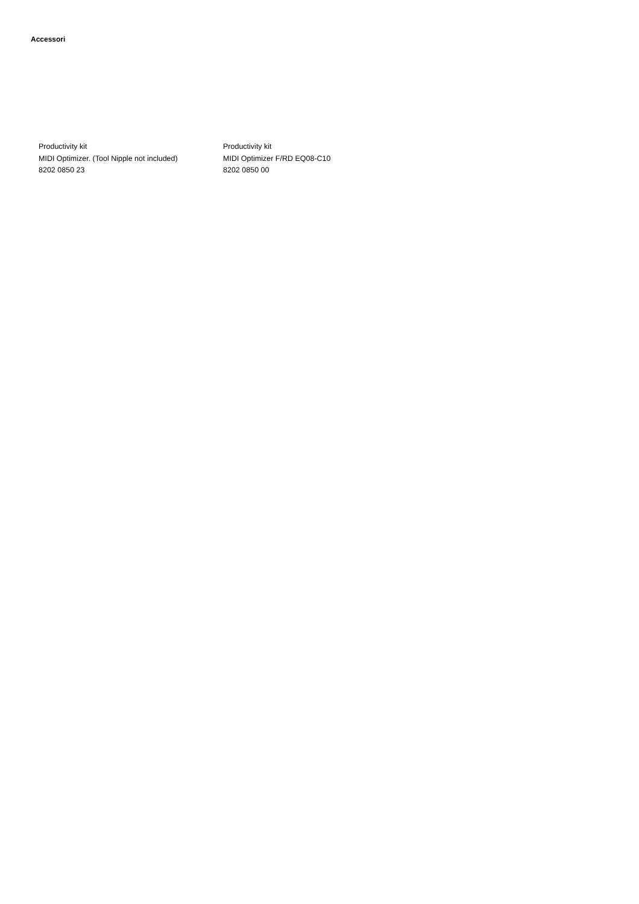Accessori
Productivity kit
MIDI Optimizer. (Tool Nipple not included)
8202 0850 23
Productivity kit
MIDI Optimizer F/RD EQ08-C10
8202 0850 00